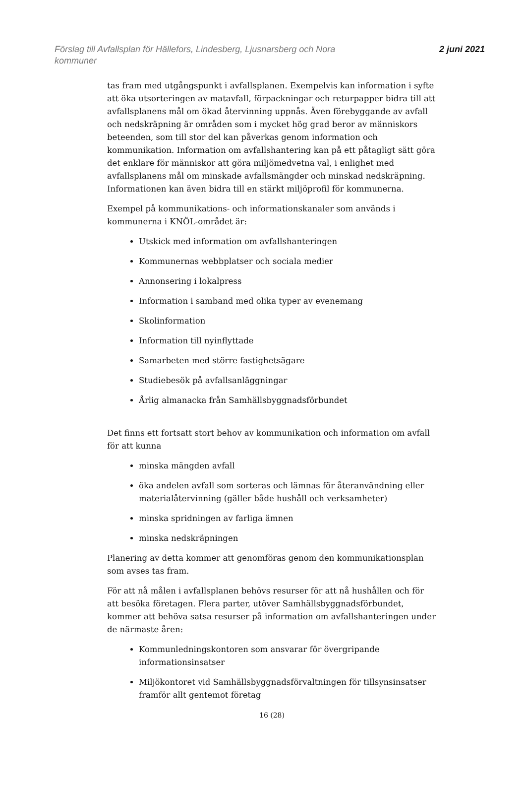Förslag till Avfallsplan för Hällefors, Lindesberg, Ljusnarsberg och Nora
kommuner
2 juni 2021
tas fram med utgångspunkt i avfallsplanen. Exempelvis kan information i syfte att öka utsorteringen av matavfall, förpackningar och returpapper bidra till att avfallsplanens mål om ökad återvinning uppnås. Även förebyggande av avfall och nedskräpning är områden som i mycket hög grad beror av människors beteenden, som till stor del kan påverkas genom information och kommunikation. Information om avfallshantering kan på ett påtagligt sätt göra det enklare för människor att göra miljömedvetna val, i enlighet med avfallsplanens mål om minskade avfallsmängder och minskad nedskräpning. Informationen kan även bidra till en stärkt miljöprofil för kommunerna.
Exempel på kommunikations- och informationskanaler som används i kommunerna i KNÖL-området är:
Utskick med information om avfallshanteringen
Kommunernas webbplatser och sociala medier
Annonsering i lokalpress
Information i samband med olika typer av evenemang
Skolinformation
Information till nyinflyttade
Samarbeten med större fastighetsägare
Studiebesök på avfallsanläggningar
Årlig almanacka från Samhällsbyggnadsförbundet
Det finns ett fortsatt stort behov av kommunikation och information om avfall för att kunna
minska mängden avfall
öka andelen avfall som sorteras och lämnas för återanvändning eller materialåtervinning (gäller både hushåll och verksamheter)
minska spridningen av farliga ämnen
minska nedskräpningen
Planering av detta kommer att genomföras genom den kommunikationsplan som avses tas fram.
För att nå målen i avfallsplanen behövs resurser för att nå hushållen och för att besöka företagen. Flera parter, utöver Samhällsbyggnadsförbundet, kommer att behöva satsa resurser på information om avfallshanteringen under de närmaste åren:
Kommunledningskontoren som ansvarar för övergripande informationsinsatser
Miljökontoret vid Samhällsbyggnadsförvaltningen för tillsynsinsatser framför allt gentemot företag
16 (28)